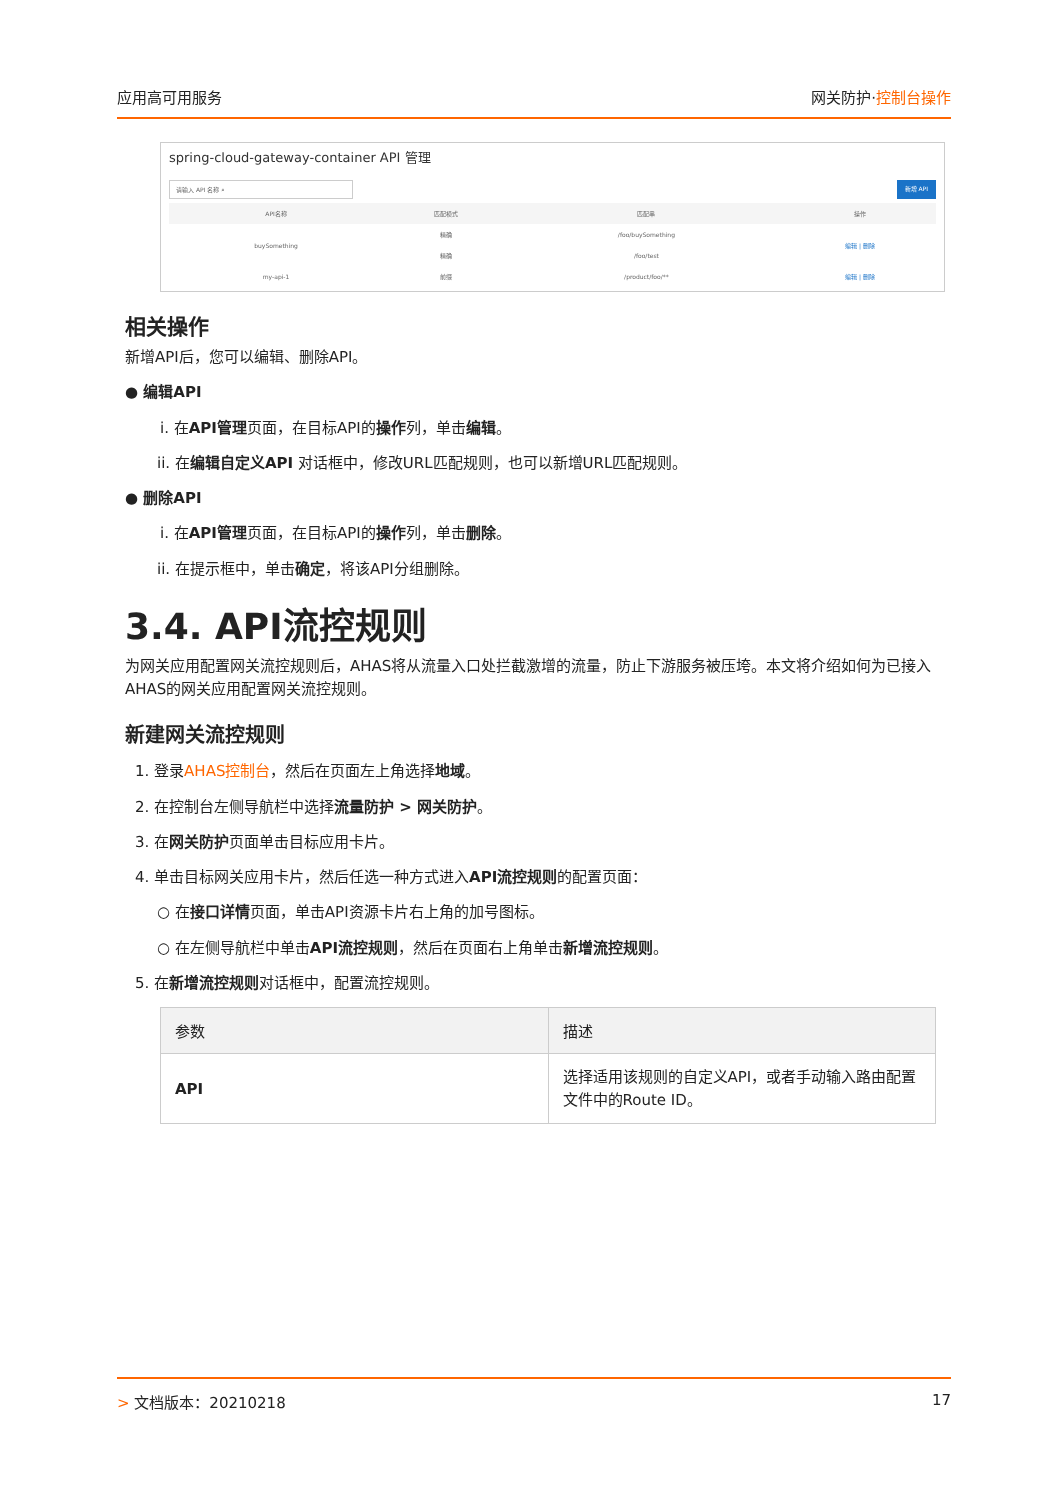应用高可用服务 网关防护·控制台操作
spring-cloud-gateway-container API 管理
请输入 API 名称 ⌕ 新增 API
| API名称 | 匹配模式 | 匹配串 | 操作 |
| --- | --- | --- | --- |
| buySomething | 精确 | /foo/buySomething | 编辑 / 删除 |
| | 精确 | /foo/test | |
| my-api-1 | 前缀 | /product/foo/** | 编辑 / 删除 |
相关操作
新增API后，您可以编辑、删除API。
● 编辑API
i. 在API管理页面，在目标API的操作列，单击编辑。
ii. 在编辑自定义API 对话框中，修改URL匹配规则，也可以新增URL匹配规则。
● 删除API
i. 在API管理页面，在目标API的操作列，单击删除。
ii. 在提示框中，单击确定，将该API分组删除。
3.4. API流控规则
为网关应用配置网关流控规则后，AHAS将从流量入口处拦截激增的流量，防止下游服务被压垮。本文将介绍如何为已接入AHAS的网关应用配置网关流控规则。
新建网关流控规则
1. 登录AHAS控制台，然后在页面左上角选择地域。
2. 在控制台左侧导航栏中选择流量防护 > 网关防护。
3. 在网关防护页面单击目标应用卡片。
4. 单击目标网关应用卡片，然后任选一种方式进入API流控规则的配置页面：
○ 在接口详情页面，单击API资源卡片右上角的加号图标。
○ 在左侧导航栏中单击API流控规则，然后在页面右上角单击新增流控规则。
5. 在新增流控规则对话框中，配置流控规则。
| 参数 | 描述 |
| --- | --- |
| API | 选择适用该规则的自定义API，或者手动输入路由配置文件中的Route ID。 |
> 文档版本：20210218 17